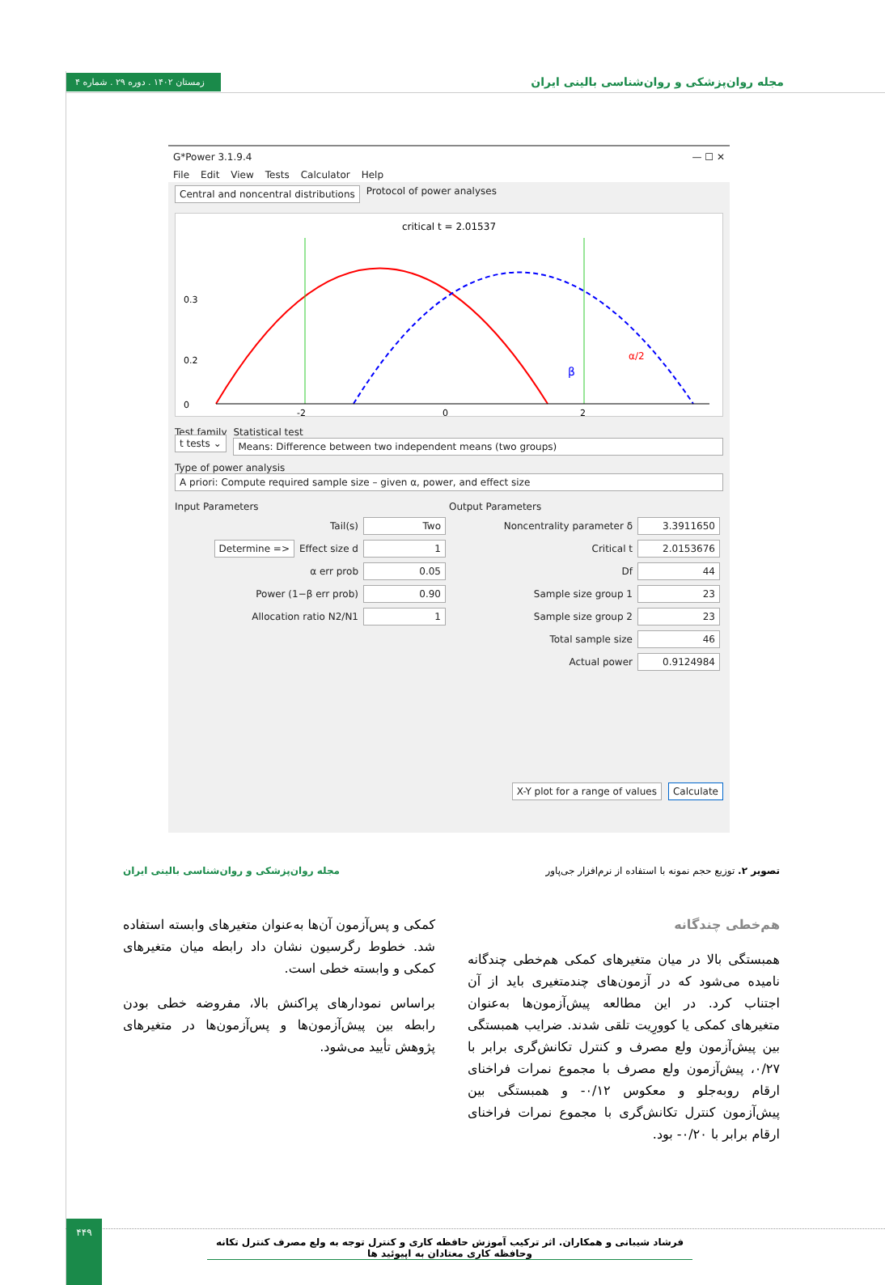زمستان ۱۴۰۲ . دوره ۲۹ . شماره ۴ مجله روان‌پزشکی و روان‌شناسی بالینی ایران
G*Power 3.1.9.4 — ☐ ✕
File Edit View Tests Calculator Help
Central and noncentral distributions Protocol of power analyses
critical t = 2.01537
0.3
0.2
0
-2
0
2
β
α/2
Test family
t tests ⌄
Statistical test
Means: Difference between two independent means (two groups)
Type of power analysis
A priori: Compute required sample size – given α, power, and effect size
Input Parameters
Tail(s) Two
Determine => Effect size d 1
α err prob 0.05
Power (1−β err prob) 0.90
Allocation ratio N2/N1 1
Output Parameters
Noncentrality parameter δ 3.3911650
Critical t 2.0153676
Df 44
Sample size group 1 23
Sample size group 2 23
Total sample size 46
Actual power 0.9124984
X-Y plot for a range of values Calculate
مجله روان‌پزشکی و روان‌شناسی بالینی ایران تصویر ۲. توزیع حجم نمونه با استفاده از نرم‌افزار جی‌پاور
کمکی و پس‌آزمون آن‌ها به‌عنوان متغیرهای وابسته استفاده شد. خطوط رگرسیون نشان داد رابطه میان متغیرهای کمکی و وابسته خطی است.
براساس نمودارهای پراکنش بالا، مفروضه خطی بودن رابطه بین پیش‌آزمون‌ها و پس‌آزمون‌ها در متغیرهای پژوهش تأیید می‌شود.
هم‌خطی چندگانه
همبستگی بالا در میان متغیرهای کمکی هم‌خطی چندگانه نامیده می‌شود که در آزمون‌های چندمتغیری باید از آن اجتناب کرد. در این مطالعه پیش‌آزمون‌ها به‌عنوان متغیرهای کمکی یا کوورِیت تلقی شدند. ضرایب همبستگی بین پیش‌آزمون ولع مصرف و کنترل تکانش‌گری برابر با ۰/۲۷، پیش‌آزمون ولع مصرف با مجموع نمرات فراخنای ارقام روبه‌جلو و معکوس ۰/۱۲- و همبستگی بین پیش‌آزمون کنترل تکانش‌گری با مجموع نمرات فراخنای ارقام برابر با ۰/۲۰- بود.
۴۴۹
فرشاد شیبانی و همکاران. اثر ترکیب آموزش حافظه کاری و کنترل توجه به ولع مصرف کنترل تکانه وحافظه کاری معتادان به اپیوئید ها